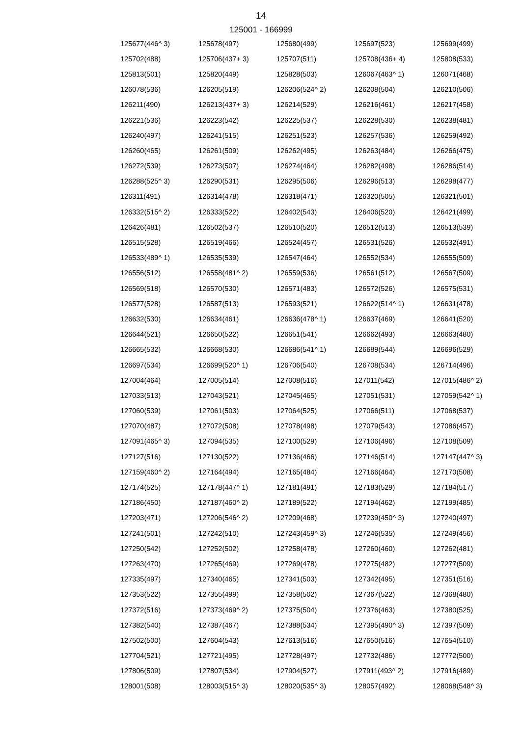14
125001 - 166999
| 125677(446^ 3) | 125678(497) | 125680(499) | 125697(523) | 125699(499) |
| 125702(488) | 125706(437+ 3) | 125707(511) | 125708(436+ 4) | 125808(533) |
| 125813(501) | 125820(449) | 125828(503) | 126067(463^ 1) | 126071(468) |
| 126078(536) | 126205(519) | 126206(524^ 2) | 126208(504) | 126210(506) |
| 126211(490) | 126213(437+ 3) | 126214(529) | 126216(461) | 126217(458) |
| 126221(536) | 126223(542) | 126225(537) | 126228(530) | 126238(481) |
| 126240(497) | 126241(515) | 126251(523) | 126257(536) | 126259(492) |
| 126260(465) | 126261(509) | 126262(495) | 126263(484) | 126266(475) |
| 126272(539) | 126273(507) | 126274(464) | 126282(498) | 126286(514) |
| 126288(525^ 3) | 126290(531) | 126295(506) | 126296(513) | 126298(477) |
| 126311(491) | 126314(478) | 126318(471) | 126320(505) | 126321(501) |
| 126332(515^ 2) | 126333(522) | 126402(543) | 126406(520) | 126421(499) |
| 126426(481) | 126502(537) | 126510(520) | 126512(513) | 126513(539) |
| 126515(528) | 126519(466) | 126524(457) | 126531(526) | 126532(491) |
| 126533(489^ 1) | 126535(539) | 126547(464) | 126552(534) | 126555(509) |
| 126556(512) | 126558(481^ 2) | 126559(536) | 126561(512) | 126567(509) |
| 126569(518) | 126570(530) | 126571(483) | 126572(526) | 126575(531) |
| 126577(528) | 126587(513) | 126593(521) | 126622(514^ 1) | 126631(478) |
| 126632(530) | 126634(461) | 126636(478^ 1) | 126637(469) | 126641(520) |
| 126644(521) | 126650(522) | 126651(541) | 126662(493) | 126663(480) |
| 126665(532) | 126668(530) | 126686(541^ 1) | 126689(544) | 126696(529) |
| 126697(534) | 126699(520^ 1) | 126706(540) | 126708(534) | 126714(496) |
| 127004(464) | 127005(514) | 127008(516) | 127011(542) | 127015(486^ 2) |
| 127033(513) | 127043(521) | 127045(465) | 127051(531) | 127059(542^ 1) |
| 127060(539) | 127061(503) | 127064(525) | 127066(511) | 127068(537) |
| 127070(487) | 127072(508) | 127078(498) | 127079(543) | 127086(457) |
| 127091(465^ 3) | 127094(535) | 127100(529) | 127106(496) | 127108(509) |
| 127127(516) | 127130(522) | 127136(466) | 127146(514) | 127147(447^ 3) |
| 127159(460^ 2) | 127164(494) | 127165(484) | 127166(464) | 127170(508) |
| 127174(525) | 127178(447^ 1) | 127181(491) | 127183(529) | 127184(517) |
| 127186(450) | 127187(460^ 2) | 127189(522) | 127194(462) | 127199(485) |
| 127203(471) | 127206(546^ 2) | 127209(468) | 127239(450^ 3) | 127240(497) |
| 127241(501) | 127242(510) | 127243(459^ 3) | 127246(535) | 127249(456) |
| 127250(542) | 127252(502) | 127258(478) | 127260(460) | 127262(481) |
| 127263(470) | 127265(469) | 127269(478) | 127275(482) | 127277(509) |
| 127335(497) | 127340(465) | 127341(503) | 127342(495) | 127351(516) |
| 127353(522) | 127355(499) | 127358(502) | 127367(522) | 127368(480) |
| 127372(516) | 127373(469^ 2) | 127375(504) | 127376(463) | 127380(525) |
| 127382(540) | 127387(467) | 127388(534) | 127395(490^ 3) | 127397(509) |
| 127502(500) | 127604(543) | 127613(516) | 127650(516) | 127654(510) |
| 127704(521) | 127721(495) | 127728(497) | 127732(486) | 127772(500) |
| 127806(509) | 127807(534) | 127904(527) | 127911(493^ 2) | 127916(489) |
| 128001(508) | 128003(515^ 3) | 128020(535^ 3) | 128057(492) | 128068(548^ 3) |